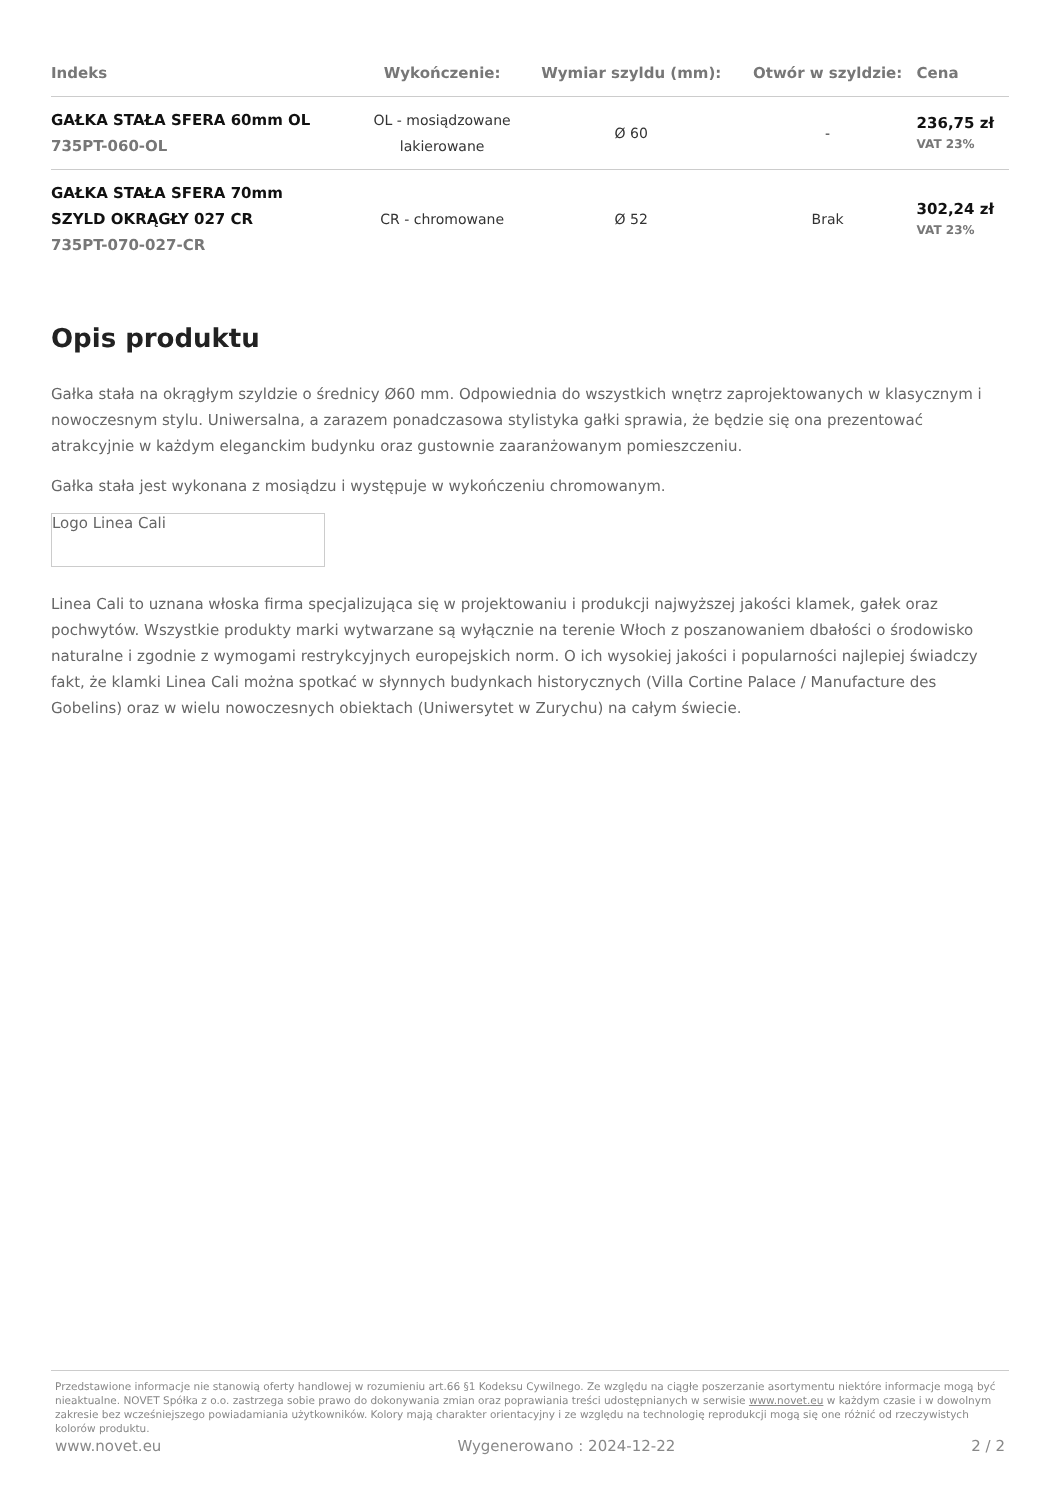| Indeks | Wykończenie: | Wymiar szyldu (mm): | Otwór w szyldzie: | Cena |
| --- | --- | --- | --- | --- |
| GAŁKA STAŁA SFERA 60mm OL 735PT-060-OL | OL - mosiądzowane lakierowane | Ø 60 | - | 236,75 zł VAT 23% |
| GAŁKA STAŁA SFERA 70mm SZYLD OKRĄGŁY 027 CR 735PT-070-027-CR | CR - chromowane | Ø 52 | Brak | 302,24 zł VAT 23% |
Opis produktu
Gałka stała na okrągłym szyldzie o średnicy Ø60 mm. Odpowiednia do wszystkich wnętrz zaprojektowanych w klasycznym i nowoczesnym stylu. Uniwersalna, a zarazem ponadczasowa stylistyka gałki sprawia, że będzie się ona prezentować atrakcyjnie w każdym eleganckim budynku oraz gustownie zaaranżowanym pomieszczeniu.
Gałka stała jest wykonana z mosiądzu i występuje w wykończeniu chromowanym.
Logo Linea Cali
Linea Cali to uznana włoska firma specjalizująca się w projektowaniu i produkcji najwyższej jakości klamek, gałek oraz pochwytów. Wszystkie produkty marki wytwarzane są wyłącznie na terenie Włoch z poszanowaniem dbałości o środowisko naturalne i zgodnie z wymogami restrykcyjnych europejskich norm. O ich wysokiej jakości i popularności najlepiej świadczy fakt, że klamki Linea Cali można spotkać w słynnych budynkach historycznych (Villa Cortine Palace / Manufacture des Gobelins) oraz w wielu nowoczesnych obiektach (Uniwersytet w Zurychu) na całym świecie.
Przedstawione informacje nie stanowią oferty handlowej w rozumieniu art.66 §1 Kodeksu Cywilnego. Ze względu na ciągłe poszerzanie asortymentu niektóre informacje mogą być nieaktualne. NOVET Spółka z o.o. zastrzega sobie prawo do dokonywania zmian oraz poprawiania treści udostępnianych w serwisie www.novet.eu w każdym czasie i w dowolnym zakresie bez wcześniejszego powiadamiania użytkowników. Kolory mają charakter orientacyjny i ze względu na technologię reprodukcji mogą się one różnić od rzeczywistych kolorów produktu.
www.novet.eu Wygenerowano : 2024-12-22 2 / 2